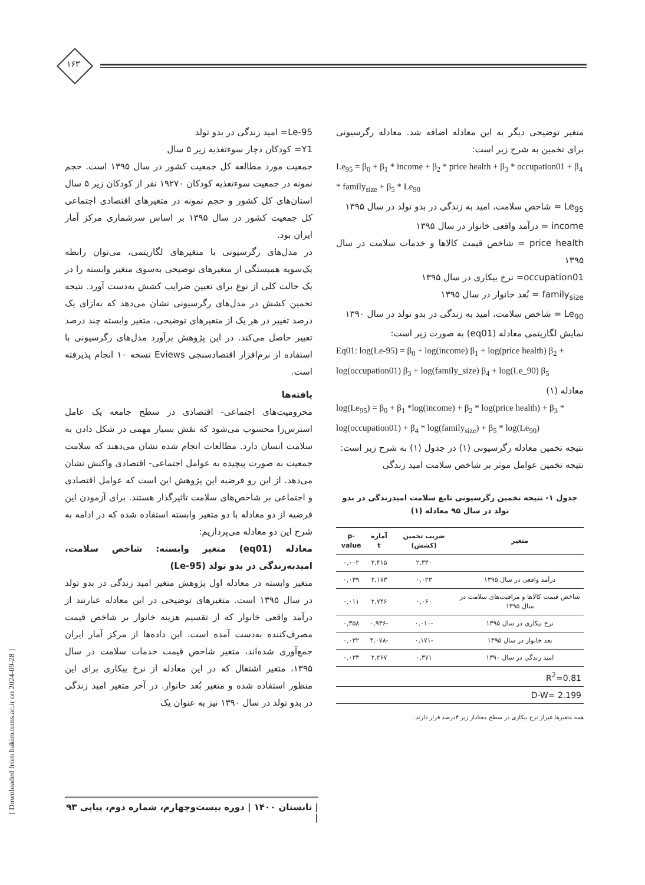۱۶۳
Le-95= امید زندگی در بدو تولد
Y1= کودکان دچار سوءتغذیه زیر ۵ سال
جمعیت مورد مطالعه کل جمعیت کشور در سال ۱۳۹۵ است. حجم نمونه در جمعیت سوءتغذیه کودکان ۱۹۲۷۰ نفر از کودکان زیر ۵ سال استان‌های کل کشور و حجم نمونه در متغیرهای اقتصادی اجتماعی کل جمعیت کشور در سال ۱۳۹۵ بر اساس سرشماری مرکز آمار ایران بود.
در مدل‌های رگرسیونی با متغیرهای لگاریتمی، می‌توان رابطه یک‌سویه همبستگی از متغیرهای توضیحی به‌سوی متغیر وابسته را در یک حالت کلی از نوع برای تعیین ضرایب کشش به‌دست آورد. نتیجه تخمین کشش در مدل‌های رگرسیونی نشان می‌دهد که به‌ازای یک درصد تغییر در هر یک از متغیرهای توضیحی، متغیر وابسته چند درصد تغییر حاصل می‌کند. در این پژوهش برآورد مدل‌های رگرسیونی با استفاده از نرم‌افزار اقتصادسنجی Eviews نسخه ۱۰ انجام پذیرفته است.
یافته‌ها
محرومیت‌های اجتماعی- اقتصادی در سطح جامعه یک عامل استرس‌زا محسوب می‌شود که نقش بسیار مهمی در شکل دادن به سلامت انسان دارد. مطالعات انجام شده نشان می‌دهند که سلامت جمعیت به صورت پیچیده به عوامل اجتماعی- اقتصادی واکنش نشان می‌دهد. از این رو فرضیه این پژوهش این است که عوامل اقتصادی و اجتماعی بر شاخص‌های سلامت تاثیرگذار هستند. برای آزمودن این فرضیه از دو معادله با دو متغیر وابسته استفاده شده که در ادامه به شرح این دو معادله می‌پردازیم:
معادله (eq01) متغیر وابسته: شاخص سلامت، امیدبه‌زندگی در بدو تولد (Le-95)
متغیر وابسته در معادله اول پژوهش متغیر امید زندگی در بدو تولد در سال ۱۳۹۵ است. متغیرهای توضیحی در این معادله عبارتند از درآمد واقعی خانوار که از تقسیم هزینه خانوار بر شاخص قیمت مصرف‌کننده به‌دست آمده است. این داده‌ها از مرکز آمار ایران جمع‌آوری شده‌اند، متغیر شاخص قیمت خدمات سلامت در سال ۱۳۹۵، متغیر اشتغال که در این معادله از نرخ بیکاری برای این منظور استفاده شده و متغیر بُعد خانوار. در آخر متغیر امید زندگی در بدو تولد در سال ۱۳۹۰ نیز به عنوان یک
متغیر توضیحی دیگر به این معادله اضافه شد. معادله رگرسیونی برای تخمین به شرح زیر است:
Le<sub>95</sub> = β<sub>0</sub> + β<sub>1</sub> * income + β<sub>2</sub> * price health + β<sub>3</sub> * occupation01 + β<sub>4</sub> * family<sub>size</sub> + β<sub>5</sub> * Le<sub>90</sub>
Le<sub>95</sub> = شاخص سلامت، امید به زندگی در بدو تولد در سال ۱۳۹۵
income = درآمد واقعی خانوار در سال ۱۳۹۵
price health = شاخص قیمت کالاها و خدمات سلامت در سال ۱۳۹۵
occupation01= نرخ بیکاری در سال ۱۳۹۵
family<sub>size</sub> = بُعد خانوار در سال ۱۳۹۵
Le<sub>90</sub> = شاخص سلامت، امید به زندگی در بدو تولد در سال ۱۳۹۰
نمایش لگاریتمی معادله (eq01) به صورت زیر است:
Eq01: log(Le-95) = β<sub>0</sub> + log(income) β<sub>1</sub> + log(price health) β<sub>2</sub> + log(occupation01) β<sub>3</sub> + log(family_size) β<sub>4</sub> + log(Le_90) β<sub>5</sub>
معادله (۱)
log(Le<sub>95</sub>) = β<sub>0</sub> + β<sub>1</sub> *log(income) + β<sub>2</sub> * log(price health) + β<sub>3</sub> * log(occupation01) + β<sub>4</sub> * log(family<sub>size</sub>) + β<sub>5</sub> * log(Le<sub>90</sub>)
نتیجه تخمین معادله رگرسیونی (۱) در جدول (۱) به شرح زیر است:
نتیجه تخمین عوامل موثر بر شاخص سلامت امید زندگی
جدول ۱- نتیجه تخمین رگرسیونی تابع سلامت امیدزندگی در بدو تولد در سال ۹۵ معادله (۱)
| متغیر | ضریب تخمین (کشش) | آماره t | p-value |
| --- | --- | --- | --- |
| | ۲,۳۳۰ | ۳,۴۱۵ | ۰,۰۰۲ |
| درآمد واقعی در سال ۱۳۹۵ | ۰,۰۲۳ | ۲,۱۷۳ | ۰,۰۳۹ |
| شاخص قیمت کالاها و مراقبت‌های سلامت در سال ۱۳۹۵ | ۰,۰۶۰ | ۲,۷۴۶ | ۰,۰۱۱ |
| نرخ بیکاری در سال ۱۳۹۵ | -۰,۰۱۰ | -۰,۹۳۶ | ۰,۳۵۸ |
| بعد خانوار در سال ۱۳۹۵ | -۰,۱۷۱ | -۴,۰۷۸ | ۰,۰۳۲ |
| امید زندگی در سال ۱۳۹۰ | ۰,۳۷۱ | ۲,۲۶۷ | ۰,۰۳۳ |
| R<sup>2</sup>=0.81 | | | |
| D-W= 2.199 | | | |
همه متغیرها غیراز نرخ بیکاری در سطح معنادار زیر ۴درصد قرار دارند.
| تابستان ۱۴۰۰ | دوره بیست‌وچهارم، شماره دوم، پیاپی ۹۳ |
[ Downloaded from hakim.tums.ac.ir on 2024-09-28 ]